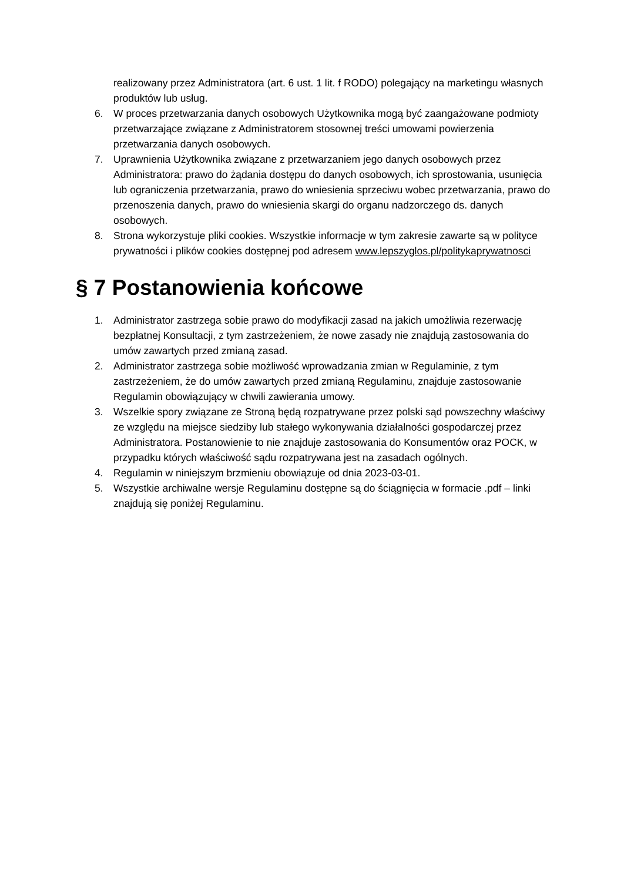realizowany przez Administratora (art. 6 ust. 1 lit. f RODO) polegający na marketingu własnych produktów lub usług.
6. W proces przetwarzania danych osobowych Użytkownika mogą być zaangażowane podmioty przetwarzające związane z Administratorem stosownej treści umowami powierzenia przetwarzania danych osobowych.
7. Uprawnienia Użytkownika związane z przetwarzaniem jego danych osobowych przez Administratora: prawo do żądania dostępu do danych osobowych, ich sprostowania, usunięcia lub ograniczenia przetwarzania, prawo do wniesienia sprzeciwu wobec przetwarzania, prawo do przenoszenia danych, prawo do wniesienia skargi do organu nadzorczego ds. danych osobowych.
8. Strona wykorzystuje pliki cookies. Wszystkie informacje w tym zakresie zawarte są w polityce prywatności i plików cookies dostępnej pod adresem www.lepszyglos.pl/politykaprywatnosci
§ 7 Postanowienia końcowe
1. Administrator zastrzega sobie prawo do modyfikacji zasad na jakich umożliwia rezerwację bezpłatnej Konsultacji, z tym zastrzeżeniem, że nowe zasady nie znajdują zastosowania do umów zawartych przed zmianą zasad.
2. Administrator zastrzega sobie możliwość wprowadzania zmian w Regulaminie, z tym zastrzeżeniem, że do umów zawartych przed zmianą Regulaminu, znajduje zastosowanie Regulamin obowiązujący w chwili zawierania umowy.
3. Wszelkie spory związane ze Stroną będą rozpatrywane przez polski sąd powszechny właściwy ze względu na miejsce siedziby lub stałego wykonywania działalności gospodarczej przez Administratora. Postanowienie to nie znajduje zastosowania do Konsumentów oraz POCK, w przypadku których właściwość sądu rozpatrywana jest na zasadach ogólnych.
4. Regulamin w niniejszym brzmieniu obowiązuje od dnia 2023-03-01.
5. Wszystkie archiwalne wersje Regulaminu dostępne są do ściągnięcia w formacie .pdf – linki znajdują się poniżej Regulaminu.